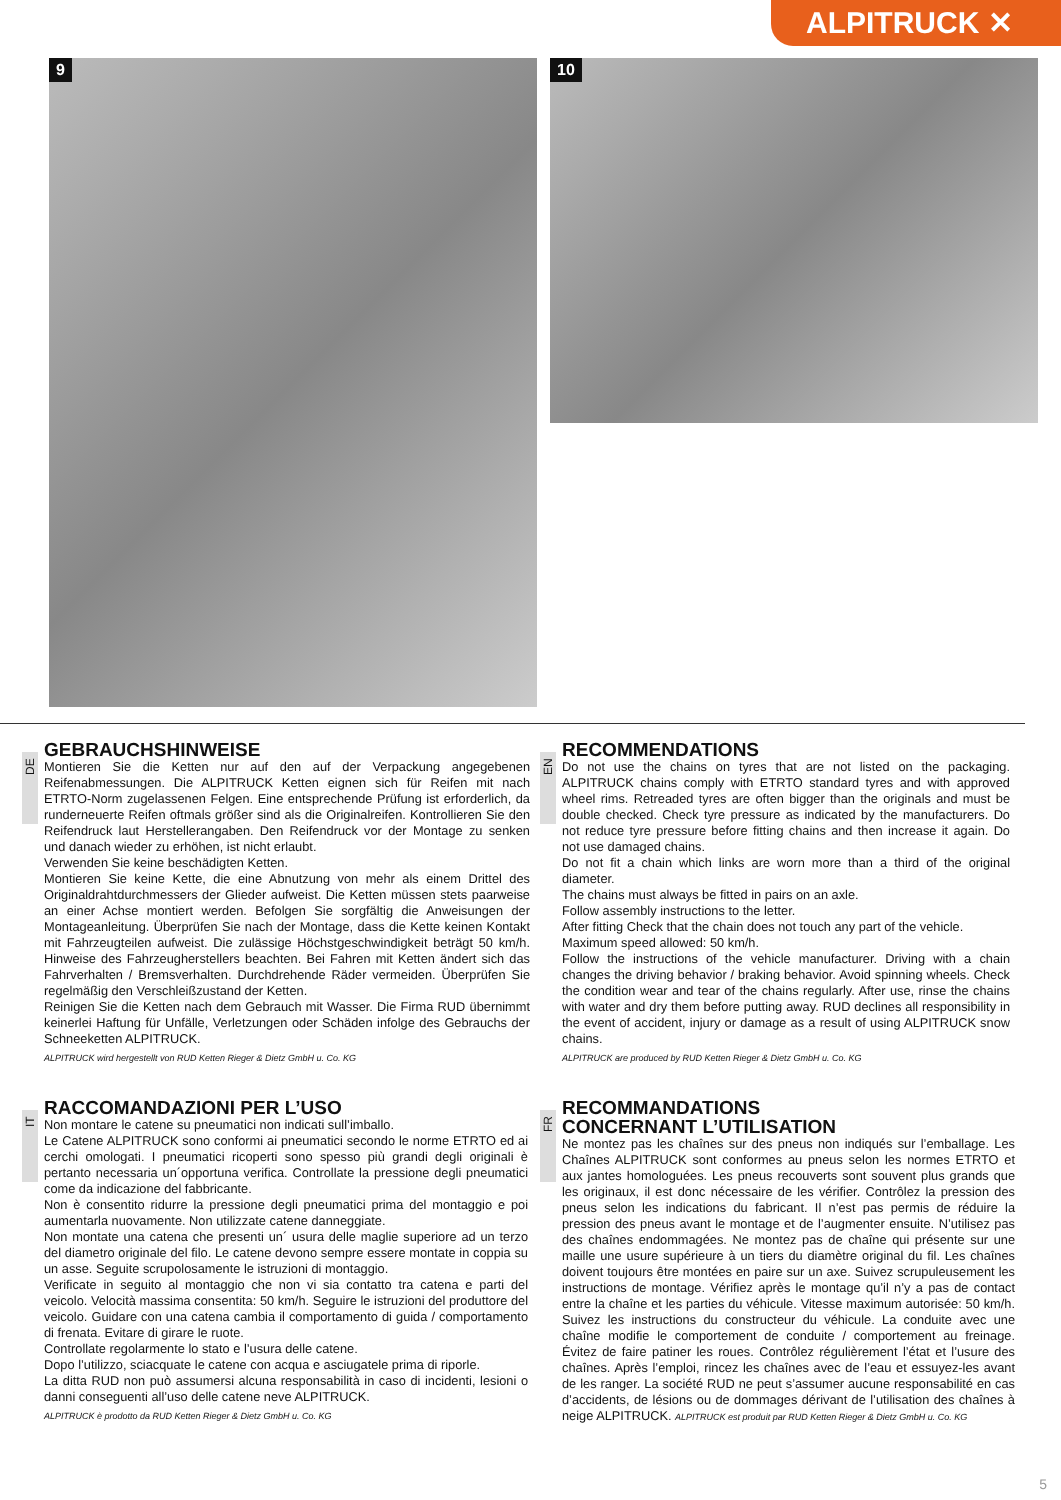ALPITRUCK ✕
9
10
DE
GEBRAUCHSHINWEISE
Montieren Sie die Ketten nur auf den auf der Verpackung angegebenen Reifenabmessungen. Die ALPITRUCK Ketten eignen sich für Reifen mit nach ETRTO-Norm zugelassenen Felgen. Eine entsprechende Prüfung ist erforderlich, da runderneuerte Reifen oftmals größer sind als die Originalreifen. Kontrollieren Sie den Reifendruck laut Herstellerangaben. Den Reifendruck vor der Montage zu senken und danach wieder zu erhöhen, ist nicht erlaubt.
Verwenden Sie keine beschädigten Ketten.
Montieren Sie keine Kette, die eine Abnutzung von mehr als einem Drittel des Originaldrahtdurchmessers der Glieder aufweist. Die Ketten müssen stets paarweise an einer Achse montiert werden. Befolgen Sie sorgfältig die Anweisungen der Montageanleitung. Überprüfen Sie nach der Montage, dass die Kette keinen Kontakt mit Fahrzeugteilen aufweist. Die zulässige Höchstgeschwindigkeit beträgt 50 km/h. Hinweise des Fahrzeugherstellers beachten. Bei Fahren mit Ketten ändert sich das Fahrverhalten / Bremsverhalten. Durchdrehende Räder vermeiden. Überprüfen Sie regelmäßig den Verschleißzustand der Ketten.
Reinigen Sie die Ketten nach dem Gebrauch mit Wasser. Die Firma RUD übernimmt keinerlei Haftung für Unfälle, Verletzungen oder Schäden infolge des Gebrauchs der Schneeketten ALPITRUCK.
ALPITRUCK wird hergestellt von RUD Ketten Rieger & Dietz GmbH u. Co. KG
EN
RECOMMENDATIONS
Do not use the chains on tyres that are not listed on the packaging. ALPITRUCK chains comply with ETRTO standard tyres and with approved wheel rims. Retreaded tyres are often bigger than the originals and must be double checked. Check tyre pressure as indicated by the manufacturers. Do not reduce tyre pressure before fitting chains and then increase it again. Do not use damaged chains.
Do not fit a chain which links are worn more than a third of the original diameter.
The chains must always be fitted in pairs on an axle.
Follow assembly instructions to the letter.
After fitting Check that the chain does not touch any part of the vehicle.
Maximum speed allowed: 50 km/h.
Follow the instructions of the vehicle manufacturer. Driving with a chain changes the driving behavior / braking behavior. Avoid spinning wheels. Check the condition wear and tear of the chains regularly. After use, rinse the chains with water and dry them before putting away. RUD declines all responsibility in the event of accident, injury or damage as a result of using ALPITRUCK snow chains.
ALPITRUCK are produced by RUD Ketten Rieger & Dietz GmbH u. Co. KG
IT
RACCOMANDAZIONI PER L’USO
Non montare le catene su pneumatici non indicati sull’imballo.
Le Catene ALPITRUCK sono conformi ai pneumatici secondo le norme ETRTO ed ai cerchi omologati. I pneumatici ricoperti sono spesso più grandi degli originali è pertanto necessaria un´opportuna verifica. Controllate la pressione degli pneumatici come da indicazione del fabbricante.
Non è consentito ridurre la pressione degli pneumatici prima del montaggio e poi aumentarla nuovamente. Non utilizzate catene danneggiate.
Non montate una catena che presenti un´ usura delle maglie superiore ad un terzo del diametro originale del filo. Le catene devono sempre essere montate in coppia su un asse. Seguite scrupolosamente le istruzioni di montaggio.
Verificate in seguito al montaggio che non vi sia contatto tra catena e parti del veicolo. Velocità massima consentita: 50 km/h. Seguire le istruzioni del produttore del veicolo. Guidare con una catena cambia il comportamento di guida / comportamento di frenata. Evitare di girare le ruote.
Controllate regolarmente lo stato e l’usura delle catene.
Dopo l’utilizzo, sciacquate le catene con acqua e asciugatele prima di riporle.
La ditta RUD non può assumersi alcuna responsabilità in caso di incidenti, lesioni o danni conseguenti all’uso delle catene neve ALPITRUCK.
ALPITRUCK è prodotto da RUD Ketten Rieger & Dietz GmbH u. Co. KG
FR
RECOMMANDATIONS
CONCERNANT L’UTILISATION
Ne montez pas les chaînes sur des pneus non indiqués sur l’emballage. Les Chaînes ALPITRUCK sont conformes au pneus selon les normes ETRTO et aux jantes homologuées. Les pneus recouverts sont souvent plus grands que les originaux, il est donc nécessaire de les vérifier. Contrôlez la pression des pneus selon les indications du fabricant. Il n’est pas permis de réduire la pression des pneus avant le montage et de l’augmenter ensuite. N’utilisez pas des chaînes endommagées. Ne montez pas de chaîne qui présente sur une maille une usure supérieure à un tiers du diamètre original du fil. Les chaînes doivent toujours être montées en paire sur un axe. Suivez scrupuleusement les instructions de montage. Vérifiez après le montage qu’il n’y a pas de contact entre la chaîne et les parties du véhicule. Vitesse maximum autorisée: 50 km/h. Suivez les instructions du constructeur du véhicule. La conduite avec une chaîne modifie le comportement de conduite / comportement au freinage. Évitez de faire patiner les roues. Contrôlez régulièrement l’état et l’usure des chaînes. Après l’emploi, rincez les chaînes avec de l’eau et essuyez-les avant de les ranger. La société RUD ne peut s’assumer aucune responsabilité en cas d’accidents, de lésions ou de dommages dérivant de l’utilisation des chaînes à neige ALPITRUCK. ALPITRUCK est produit par RUD Ketten Rieger & Dietz GmbH u. Co. KG
5